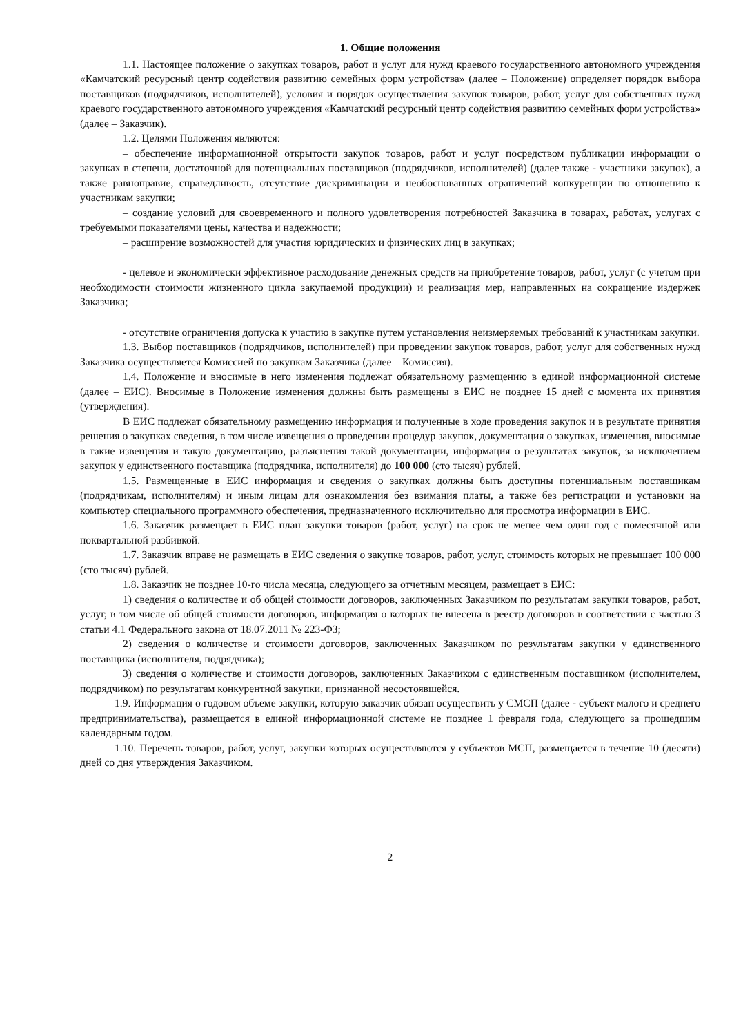1. Общие положения
1.1. Настоящее положение о закупках товаров, работ и услуг для нужд краевого государственного автономного учреждения «Камчатский ресурсный центр содействия развитию семейных форм устройства» (далее – Положение) определяет порядок выбора поставщиков (подрядчиков, исполнителей), условия и порядок осуществления закупок товаров, работ, услуг для собственных нужд краевого государственного автономного учреждения «Камчатский ресурсный центр содействия развитию семейных форм устройства» (далее – Заказчик).
1.2. Целями Положения являются:
– обеспечение информационной открытости закупок товаров, работ и услуг посредством публикации информации о закупках в степени, достаточной для потенциальных поставщиков (подрядчиков, исполнителей) (далее также - участники закупок), а также равноправие, справедливость, отсутствие дискриминации и необоснованных ограничений конкуренции по отношению к участникам закупки;
– создание условий для своевременного и полного удовлетворения потребностей Заказчика в товарах, работах, услугах с требуемыми показателями цены, качества и надежности;
– расширение возможностей для участия юридических и физических лиц в закупках;
- целевое и экономически эффективное расходование денежных средств на приобретение товаров, работ, услуг (с учетом при необходимости стоимости жизненного цикла закупаемой продукции) и реализация мер, направленных на сокращение издержек Заказчика;
- отсутствие ограничения допуска к участию в закупке путем установления неизмеряемых требований к участникам закупки.
1.3. Выбор поставщиков (подрядчиков, исполнителей) при проведении закупок товаров, работ, услуг для собственных нужд Заказчика осуществляется Комиссией по закупкам Заказчика (далее – Комиссия).
1.4. Положение и вносимые в него изменения подлежат обязательному размещению в единой информационной системе (далее – ЕИС). Вносимые в Положение изменения должны быть размещены в ЕИС не позднее 15 дней с момента их принятия (утверждения).
В ЕИС подлежат обязательному размещению информация и полученные в ходе проведения закупок и в результате принятия решения о закупках сведения, в том числе извещения о проведении процедур закупок, документация о закупках, изменения, вносимые в такие извещения и такую документацию, разъяснения такой документации, информация о результатах закупок, за исключением закупок у единственного поставщика (подрядчика, исполнителя) до 100 000 (сто тысяч) рублей.
1.5. Размещенные в ЕИС информация и сведения о закупках должны быть доступны потенциальным поставщикам (подрядчикам, исполнителям) и иным лицам для ознакомления без взимания платы, а также без регистрации и установки на компьютер специального программного обеспечения, предназначенного исключительно для просмотра информации в ЕИС.
1.6. Заказчик размещает в ЕИС план закупки товаров (работ, услуг) на срок не менее чем один год с помесячной или поквартальной разбивкой.
1.7. Заказчик вправе не размещать в ЕИС сведения о закупке товаров, работ, услуг, стоимость которых не превышает 100 000 (сто тысяч) рублей.
1.8. Заказчик не позднее 10-го числа месяца, следующего за отчетным месяцем, размещает в ЕИС:
1) сведения о количестве и об общей стоимости договоров, заключенных Заказчиком по результатам закупки товаров, работ, услуг, в том числе об общей стоимости договоров, информация о которых не внесена в реестр договоров в соответствии с частью 3 статьи 4.1 Федерального закона от 18.07.2011 № 223-ФЗ;
2) сведения о количестве и стоимости договоров, заключенных Заказчиком по результатам закупки у единственного поставщика (исполнителя, подрядчика);
3) сведения о количестве и стоимости договоров, заключенных Заказчиком с единственным поставщиком (исполнителем, подрядчиком) по результатам конкурентной закупки, признанной несостоявшейся.
1.9. Информация о годовом объеме закупки, которую заказчик обязан осуществить у СМСП (далее - субъект малого и среднего предпринимательства), размещается в единой информационной системе не позднее 1 февраля года, следующего за прошедшим календарным годом.
1.10. Перечень товаров, работ, услуг, закупки которых осуществляются у субъектов МСП, размещается в течение 10 (десяти) дней со дня утверждения Заказчиком.
2